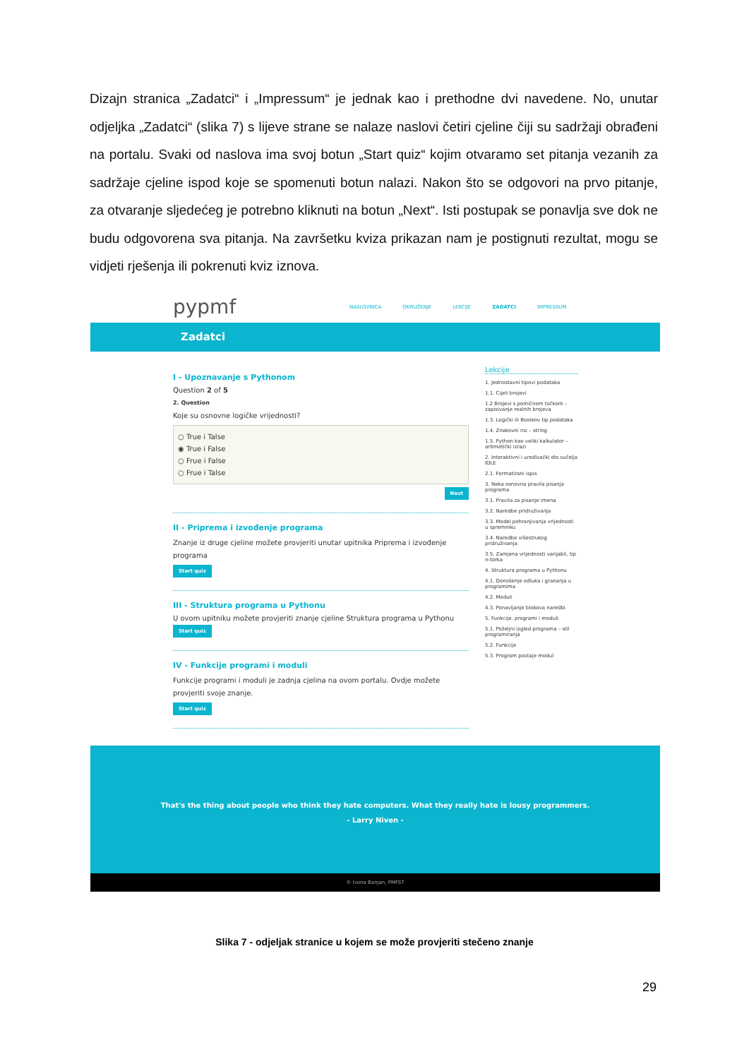Dizajn stranica „Zadatci“ i „Impressum“ je jednak kao i prethodne dvi navedene. No, unutar odjeljka „Zadatci“ (slika 7) s lijeve strane se nalaze naslovi četiri cjeline čiji su sadržaji obrađeni na portalu. Svaki od naslova ima svoj botun „Start quiz“ kojim otvaramo set pitanja vezanih za sadržaje cjeline ispod koje se spomenuti botun nalazi. Nakon što se odgovori na prvo pitanje, za otvaranje sljedećeg je potrebno kliknuti na botun „Next“. Isti postupak se ponavlja sve dok ne budu odgovorena sva pitanja. Na završetku kviza prikazan nam je postignuti rezultat, mogu se vidjeti rješenja ili pokrenuti kviz iznova.
pypmf
NASLOVNICA OKRUŽENJE LEKCIJE ZADATCI IMPRESSUM
Zadatci
I - Upoznavanje s Pythonom
Question 2 of 5
2. Question
Koje su osnovne logičke vrijednosti?
○ True i Talse
◉ True i False
○ Frue i False
○ Frue i Talse
Next
II - Priprema i izvođenje programa
Znanje iz druge cjeline možete provjeriti unutar upitnika Priprema i izvođenje programa
Start quiz
III - Struktura programa u Pythonu
U ovom upitniku možete provjeriti znanje cjeline Struktura programa u Pythonu
Start quiz
IV - Funkcije programi i moduli
Funkcije programi i moduli je zadnja cjelina na ovom portalu. Ovdje možete provjeriti svoje znanje.
Start quiz
Lekcije
1. Jednostavni tipovi podataka
1.1. Cijeli brojevi
1.2 Brojevi s pomičnom točkom – zapisivanje realnih brojeva
1.3. Logički ili Booleov tip podataka
1.4. Znakovni niz – string
1.5. Python kao veliki kalkulator – aritmetički izrazi
2. Interaktivni i uređivački dio sučelja IDLE
2.1. Formatirani ispis
3. Neka osnovna pravila pisanja programa
3.1. Pravila za pisanje imena
3.2. Naredbe pridruživanja
3.3. Model pohranjivanja vrijednosti u spremniku
3.4. Naredbe višestrukog pridruživanja
3.5. Zamjena vrijednosti varijabli, tip n-torka
4. Struktura programa u Pythonu
4.1. Donošenje odluka i grananja u programima
4.2. Moduli
4.3. Ponavljanje blokova naredbi
5. Funkcije, programi i moduli
5.1. Poželjni izgled programa – stil programiranja
5.2. Funkcije
5.3. Program postaje modul
That's the thing about people who think they hate computers. What they really hate is lousy programmers.
- Larry Niven -
© Ivona Banjan, PMFST
Slika 7 - odjeljak stranice u kojem se može provjeriti stečeno znanje
29